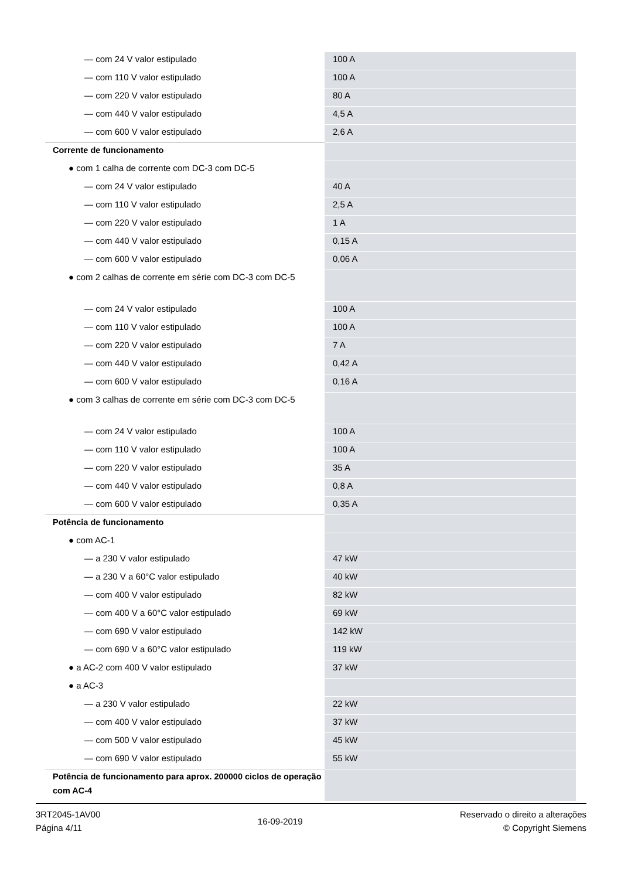| — com 24 V valor estipulado | 100 A |
| — com 110 V valor estipulado | 100 A |
| — com 220 V valor estipulado | 80 A |
| — com 440 V valor estipulado | 4,5 A |
| — com 600 V valor estipulado | 2,6 A |
| Corrente de funcionamento | |
| ● com 1 calha de corrente com DC-3 com DC-5 | |
| — com 24 V valor estipulado | 40 A |
| — com 110 V valor estipulado | 2,5 A |
| — com 220 V valor estipulado | 1 A |
| — com 440 V valor estipulado | 0,15 A |
| — com 600 V valor estipulado | 0,06 A |
| ● com 2 calhas de corrente em série com DC-3 com DC-5 | |
| — com 24 V valor estipulado | 100 A |
| — com 110 V valor estipulado | 100 A |
| — com 220 V valor estipulado | 7 A |
| — com 440 V valor estipulado | 0,42 A |
| — com 600 V valor estipulado | 0,16 A |
| ● com 3 calhas de corrente em série com DC-3 com DC-5 | |
| — com 24 V valor estipulado | 100 A |
| — com 110 V valor estipulado | 100 A |
| — com 220 V valor estipulado | 35 A |
| — com 440 V valor estipulado | 0,8 A |
| — com 600 V valor estipulado | 0,35 A |
| Potência de funcionamento | |
| ● com AC-1 | |
| — a 230 V valor estipulado | 47 kW |
| — a 230 V a 60°C valor estipulado | 40 kW |
| — com 400 V valor estipulado | 82 kW |
| — com 400 V a 60°C valor estipulado | 69 kW |
| — com 690 V valor estipulado | 142 kW |
| — com 690 V a 60°C valor estipulado | 119 kW |
| ● a AC-2 com 400 V valor estipulado | 37 kW |
| ● a AC-3 | |
| — a 230 V valor estipulado | 22 kW |
| — com 400 V valor estipulado | 37 kW |
| — com 500 V valor estipulado | 45 kW |
| — com 690 V valor estipulado | 55 kW |
| Potência de funcionamento para aprox. 200000 ciclos de operação com AC-4 | |
3RT2045-1AV00
Página 4/11
16-09-2019
Reservado o direito a alterações
© Copyright Siemens